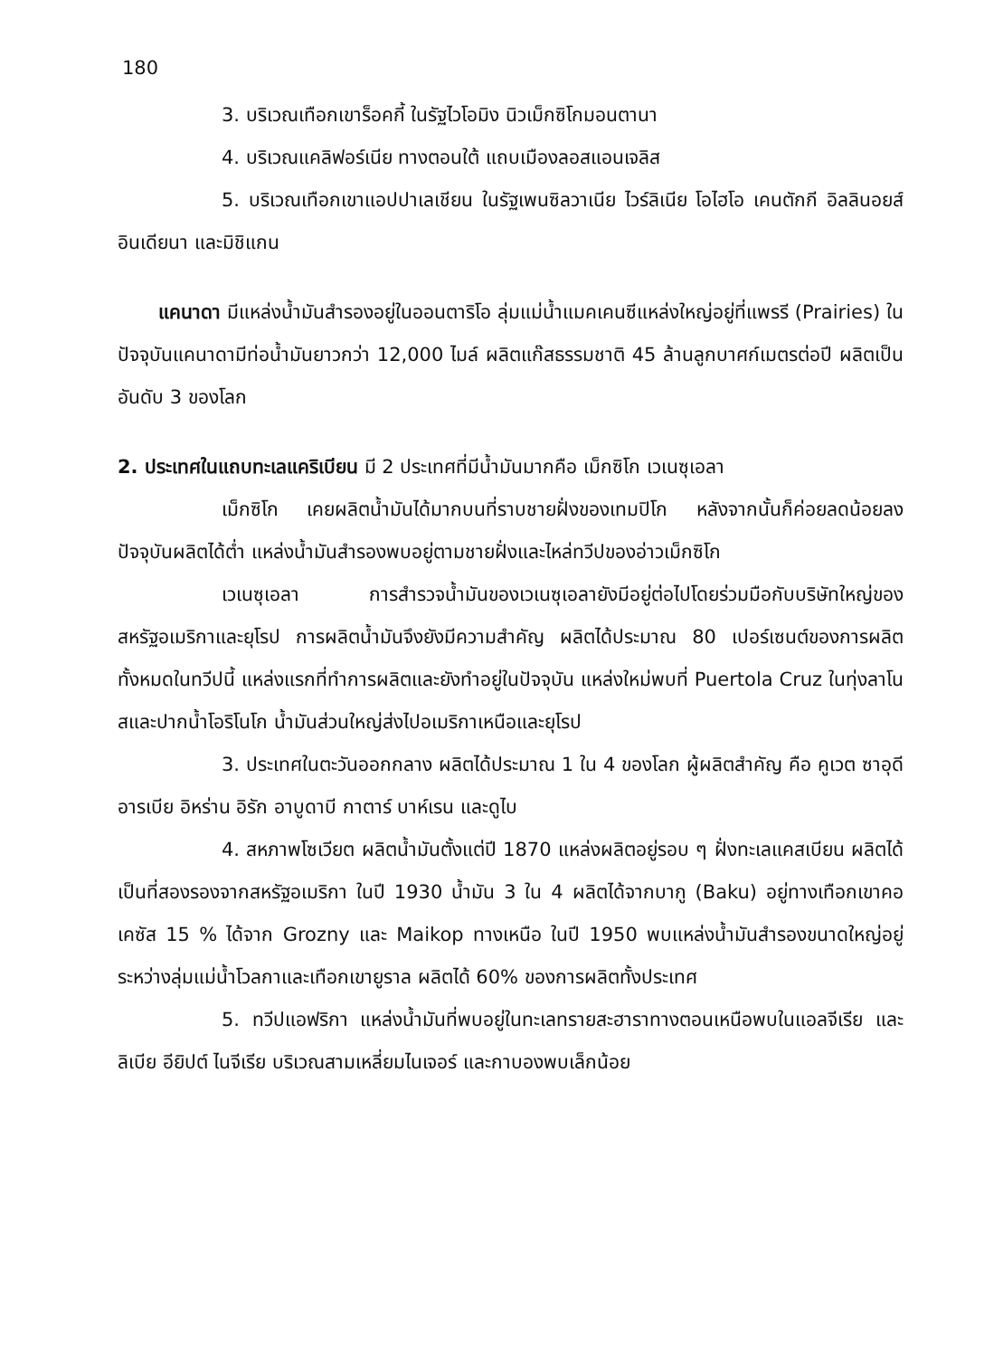180
3. บริเวณเทือกเขาร็อคกี้ ในรัฐไวโอมิง นิวเม็กซิโกมอนตานา
4. บริเวณแคลิฟอร์เนีย ทางตอนใต้ แถบเมืองลอสแอนเจลิส
5. บริเวณเทือกเขาแอปปาเลเชียน ในรัฐเพนซิลวาเนีย ไวร์ลิเนีย โอไฮโอ เคนตักกี อิลลินอยส์ อินเดียนา และมิชิแกน
แคนาดา มีแหล่งน้ำมันสำรองอยู่ในออนตาริโอ ลุ่มแม่น้ำแมคเคนซีแหล่งใหญ่อยู่ที่แพรรี (Prairies) ในปัจจุบันแคนาดามีท่อน้ำมันยาวกว่า 12,000 ไมล์ ผลิตแก๊สธรรมชาติ 45 ล้านลูกบาศก์เมตรต่อปี ผลิตเป็นอันดับ 3 ของโลก
2. ประเทศในแถบทะเลแคริเบียน มี 2 ประเทศที่มีน้ำมันมากคือ เม็กซิโก เวเนซุเอลา
เม็กซิโก เคยผลิตน้ำมันได้มากบนที่ราบชายฝั่งของเทมปิโก หลังจากนั้นก็ค่อยลดน้อยลง ปัจจุบันผลิตได้ต่ำ แหล่งน้ำมันสำรองพบอยู่ตามชายฝั่งและไหล่ทวีปของอ่าวเม็กซิโก
เวเนซุเอลา การสำรวจน้ำมันของเวเนซุเอลายังมีอยู่ต่อไปโดยร่วมมือกับบริษัทใหญ่ของสหรัฐอเมริกาและยุโรป การผลิตน้ำมันจึงยังมีความสำคัญ ผลิตได้ประมาณ 80 เปอร์เซนต์ของการผลิตทั้งหมดในทวีปนี้ แหล่งแรกที่ทำการผลิตและยังทำอยู่ในปัจจุบัน แหล่งใหม่พบที่ Puertola Cruz ในทุ่งลาโนสและปากน้ำโอริโนโก น้ำมันส่วนใหญ่ส่งไปอเมริกาเหนือและยุโรป
3. ประเทศในตะวันออกกลาง ผลิตได้ประมาณ 1 ใน 4 ของโลก ผู้ผลิตสำคัญ คือ คูเวต ซาอุดีอารเบีย อิหร่าน อิรัก อาบูดาบี กาตาร์ บาห์เรน และดูไบ
4. สหภาพโซเวียต ผลิตน้ำมันตั้งแต่ปี 1870 แหล่งผลิตอยู่รอบ ๆ ฝั่งทะเลแคสเบียน ผลิตได้เป็นที่สองรองจากสหรัฐอเมริกา ในปี 1930 น้ำมัน 3 ใน 4 ผลิตได้จากบากู (Baku) อยู่ทางเทือกเขาคอเคซัส 15 % ได้จาก Grozny และ Maikop ทางเหนือ ในปี 1950 พบแหล่งน้ำมันสำรองขนาดใหญ่อยู่ระหว่างลุ่มแม่น้ำโวลกาและเทือกเขายูราล ผลิตได้ 60% ของการผลิตทั้งประเทศ
5. ทวีปแอฟริกา แหล่งน้ำมันที่พบอยู่ในทะเลทรายสะฮาราทางตอนเหนือพบในแอลจีเรีย และลิเบีย อียิปต์ ไนจีเรีย บริเวณสามเหลี่ยมไนเจอร์ และกาบองพบเล็กน้อย